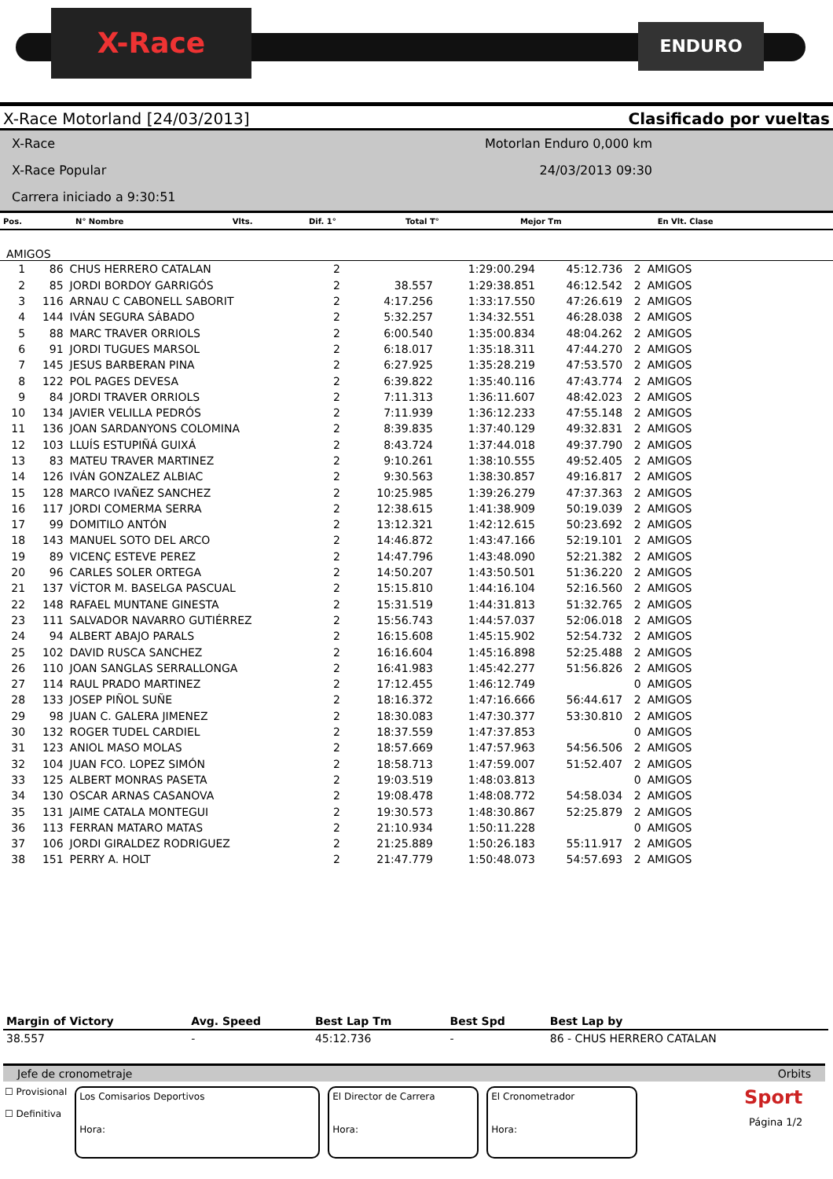X-Race ENDURO
X-Race Motorland [24/03/2013] Clasificado por vueltas
X-Race
X-Race Popular
Carrera iniciado a 9:30:51
Motorlan Enduro 0,000 km
24/03/2013 09:30
| Pos. | N° Nombre | Vlts. | Dif. 1° | Total T° | Mejor Tm | En Vlt. Clase |
| --- | --- | --- | --- | --- | --- | --- |
AMIGOS
| 1 | 86 | CHUS HERRERO CATALAN | 2 | | 1:29:00.294 | 45:12.736 | 2 | AMIGOS |
| 2 | 85 | JORDI BORDOY GARRIGÓS | 2 | 38.557 | 1:29:38.851 | 46:12.542 | 2 | AMIGOS |
| 3 | 116 | ARNAU C CABONELL SABORIT | 2 | 4:17.256 | 1:33:17.550 | 47:26.619 | 2 | AMIGOS |
| 4 | 144 | IVÁN SEGURA SÁBADO | 2 | 5:32.257 | 1:34:32.551 | 46:28.038 | 2 | AMIGOS |
| 5 | 88 | MARC TRAVER ORRIOLS | 2 | 6:00.540 | 1:35:00.834 | 48:04.262 | 2 | AMIGOS |
| 6 | 91 | JORDI TUGUES MARSOL | 2 | 6:18.017 | 1:35:18.311 | 47:44.270 | 2 | AMIGOS |
| 7 | 145 | JESUS BARBERAN PINA | 2 | 6:27.925 | 1:35:28.219 | 47:53.570 | 2 | AMIGOS |
| 8 | 122 | POL PAGES DEVESA | 2 | 6:39.822 | 1:35:40.116 | 47:43.774 | 2 | AMIGOS |
| 9 | 84 | JORDI TRAVER ORRIOLS | 2 | 7:11.313 | 1:36:11.607 | 48:42.023 | 2 | AMIGOS |
| 10 | 134 | JAVIER VELILLA PEDRÓS | 2 | 7:11.939 | 1:36:12.233 | 47:55.148 | 2 | AMIGOS |
| 11 | 136 | JOAN SARDANYONS COLOMINA | 2 | 8:39.835 | 1:37:40.129 | 49:32.831 | 2 | AMIGOS |
| 12 | 103 | LLUÍS ESTUPIÑÁ GUIXÁ | 2 | 8:43.724 | 1:37:44.018 | 49:37.790 | 2 | AMIGOS |
| 13 | 83 | MATEU TRAVER MARTINEZ | 2 | 9:10.261 | 1:38:10.555 | 49:52.405 | 2 | AMIGOS |
| 14 | 126 | IVÁN GONZALEZ ALBIAC | 2 | 9:30.563 | 1:38:30.857 | 49:16.817 | 2 | AMIGOS |
| 15 | 128 | MARCO IVAÑEZ SANCHEZ | 2 | 10:25.985 | 1:39:26.279 | 47:37.363 | 2 | AMIGOS |
| 16 | 117 | JORDI COMERMA SERRA | 2 | 12:38.615 | 1:41:38.909 | 50:19.039 | 2 | AMIGOS |
| 17 | 99 | DOMITILO ANTÓN | 2 | 13:12.321 | 1:42:12.615 | 50:23.692 | 2 | AMIGOS |
| 18 | 143 | MANUEL SOTO DEL ARCO | 2 | 14:46.872 | 1:43:47.166 | 52:19.101 | 2 | AMIGOS |
| 19 | 89 | VICENÇ ESTEVE PEREZ | 2 | 14:47.796 | 1:43:48.090 | 52:21.382 | 2 | AMIGOS |
| 20 | 96 | CARLES SOLER ORTEGA | 2 | 14:50.207 | 1:43:50.501 | 51:36.220 | 2 | AMIGOS |
| 21 | 137 | VÍCTOR M. BASELGA PASCUAL | 2 | 15:15.810 | 1:44:16.104 | 52:16.560 | 2 | AMIGOS |
| 22 | 148 | RAFAEL MUNTANE GINESTA | 2 | 15:31.519 | 1:44:31.813 | 51:32.765 | 2 | AMIGOS |
| 23 | 111 | SALVADOR NAVARRO GUTIÉRREZ | 2 | 15:56.743 | 1:44:57.037 | 52:06.018 | 2 | AMIGOS |
| 24 | 94 | ALBERT ABAJO PARALS | 2 | 16:15.608 | 1:45:15.902 | 52:54.732 | 2 | AMIGOS |
| 25 | 102 | DAVID RUSCA SANCHEZ | 2 | 16:16.604 | 1:45:16.898 | 52:25.488 | 2 | AMIGOS |
| 26 | 110 | JOAN SANGLAS SERRALLONGA | 2 | 16:41.983 | 1:45:42.277 | 51:56.826 | 2 | AMIGOS |
| 27 | 114 | RAUL PRADO MARTINEZ | 2 | 17:12.455 | 1:46:12.749 | | 0 | AMIGOS |
| 28 | 133 | JOSEP PIÑOL SUÑE | 2 | 18:16.372 | 1:47:16.666 | 56:44.617 | 2 | AMIGOS |
| 29 | 98 | JUAN C. GALERA JIMENEZ | 2 | 18:30.083 | 1:47:30.377 | 53:30.810 | 2 | AMIGOS |
| 30 | 132 | ROGER TUDEL CARDIEL | 2 | 18:37.559 | 1:47:37.853 | | 0 | AMIGOS |
| 31 | 123 | ANIOL MASO MOLAS | 2 | 18:57.669 | 1:47:57.963 | 54:56.506 | 2 | AMIGOS |
| 32 | 104 | JUAN FCO. LOPEZ SIMÓN | 2 | 18:58.713 | 1:47:59.007 | 51:52.407 | 2 | AMIGOS |
| 33 | 125 | ALBERT MONRAS PASETA | 2 | 19:03.519 | 1:48:03.813 | | 0 | AMIGOS |
| 34 | 130 | OSCAR ARNAS CASANOVA | 2 | 19:08.478 | 1:48:08.772 | 54:58.034 | 2 | AMIGOS |
| 35 | 131 | JAIME CATALA MONTEGUI | 2 | 19:30.573 | 1:48:30.867 | 52:25.879 | 2 | AMIGOS |
| 36 | 113 | FERRAN MATARO MATAS | 2 | 21:10.934 | 1:50:11.228 | | 0 | AMIGOS |
| 37 | 106 | JORDI GIRALDEZ RODRIGUEZ | 2 | 21:25.889 | 1:50:26.183 | 55:11.917 | 2 | AMIGOS |
| 38 | 151 | PERRY A. HOLT | 2 | 21:47.779 | 1:50:48.073 | 54:57.693 | 2 | AMIGOS |
| Margin of Victory | Avg. Speed | Best Lap Tm | Best Spd | Best Lap by |
| --- | --- | --- | --- | --- |
| 38.557 | - | 45:12.736 | - | 86 - CHUS HERRERO CATALAN |
Jefe de cronometraje Orbits
☐ Provisional
☐ Definitiva
Los Comisarios Deportivos
Hora:
El Director de Carrera
Hora:
El Cronometrador
Hora:
Sport
Página 1/2